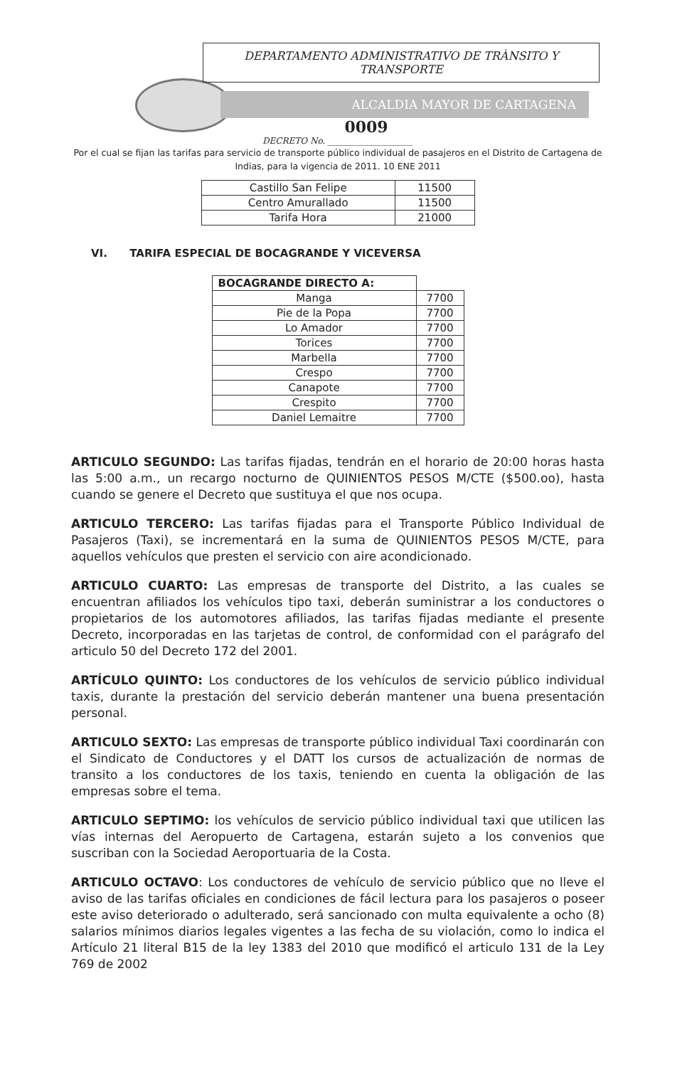DEPARTAMENTO ADMINISTRATIVO DE TRÀNSITO Y TRANSPORTE
ALCALDIA MAYOR DE CARTAGENA
0009
DECRETO No. ____________________
Por el cual se fijan las tarifas para servicio de transporte público individual de pasajeros en el Distrito de Cartagena de Indias, para la vigencia de 2011. 10 ENE 2011
| Castillo San Felipe | 11500 |
| Centro Amurallado | 11500 |
| Tarifa Hora | 21000 |
VI. TARIFA ESPECIAL DE BOCAGRANDE Y VICEVERSA
| BOCAGRANDE DIRECTO A: | |
| Manga | 7700 |
| Pie de la Popa | 7700 |
| Lo Amador | 7700 |
| Torices | 7700 |
| Marbella | 7700 |
| Crespo | 7700 |
| Canapote | 7700 |
| Crespito | 7700 |
| Daniel Lemaitre | 7700 |
ARTICULO SEGUNDO: Las tarifas fijadas, tendrán en el horario de 20:00 horas hasta las 5:00 a.m., un recargo nocturno de QUINIENTOS PESOS M/CTE ($500.oo), hasta cuando se genere el Decreto que sustituya el que nos ocupa.
ARTICULO TERCERO: Las tarifas fijadas para el Transporte Público Individual de Pasajeros (Taxi), se incrementará en la suma de QUINIENTOS PESOS M/CTE, para aquellos vehículos que presten el servicio con aire acondicionado.
ARTICULO CUARTO: Las empresas de transporte del Distrito, a las cuales se encuentran afiliados los vehículos tipo taxi, deberán suministrar a los conductores o propietarios de los automotores afiliados, las tarifas fijadas mediante el presente Decreto, incorporadas en las tarjetas de control, de conformidad con el parágrafo del articulo 50 del Decreto 172 del 2001.
ARTÍCULO QUINTO: Los conductores de los vehículos de servicio público individual taxis, durante la prestación del servicio deberán mantener una buena presentación personal.
ARTICULO SEXTO: Las empresas de transporte público individual Taxi coordinarán con el Sindicato de Conductores y el DATT los cursos de actualización de normas de transito a los conductores de los taxis, teniendo en cuenta la obligación de las empresas sobre el tema.
ARTICULO SEPTIMO: los vehículos de servicio público individual taxi que utilicen las vías internas del Aeropuerto de Cartagena, estarán sujeto a los convenios que suscriban con la Sociedad Aeroportuaria de la Costa.
ARTICULO OCTAVO: Los conductores de vehículo de servicio público que no lleve el aviso de las tarifas oficiales en condiciones de fácil lectura para los pasajeros o poseer este aviso deteriorado o adulterado, será sancionado con multa equivalente a ocho (8) salarios mínimos diarios legales vigentes a las fecha de su violación, como lo indica el Artículo 21 literal B15 de la ley 1383 del 2010 que modificó el articulo 131 de la Ley 769 de 2002